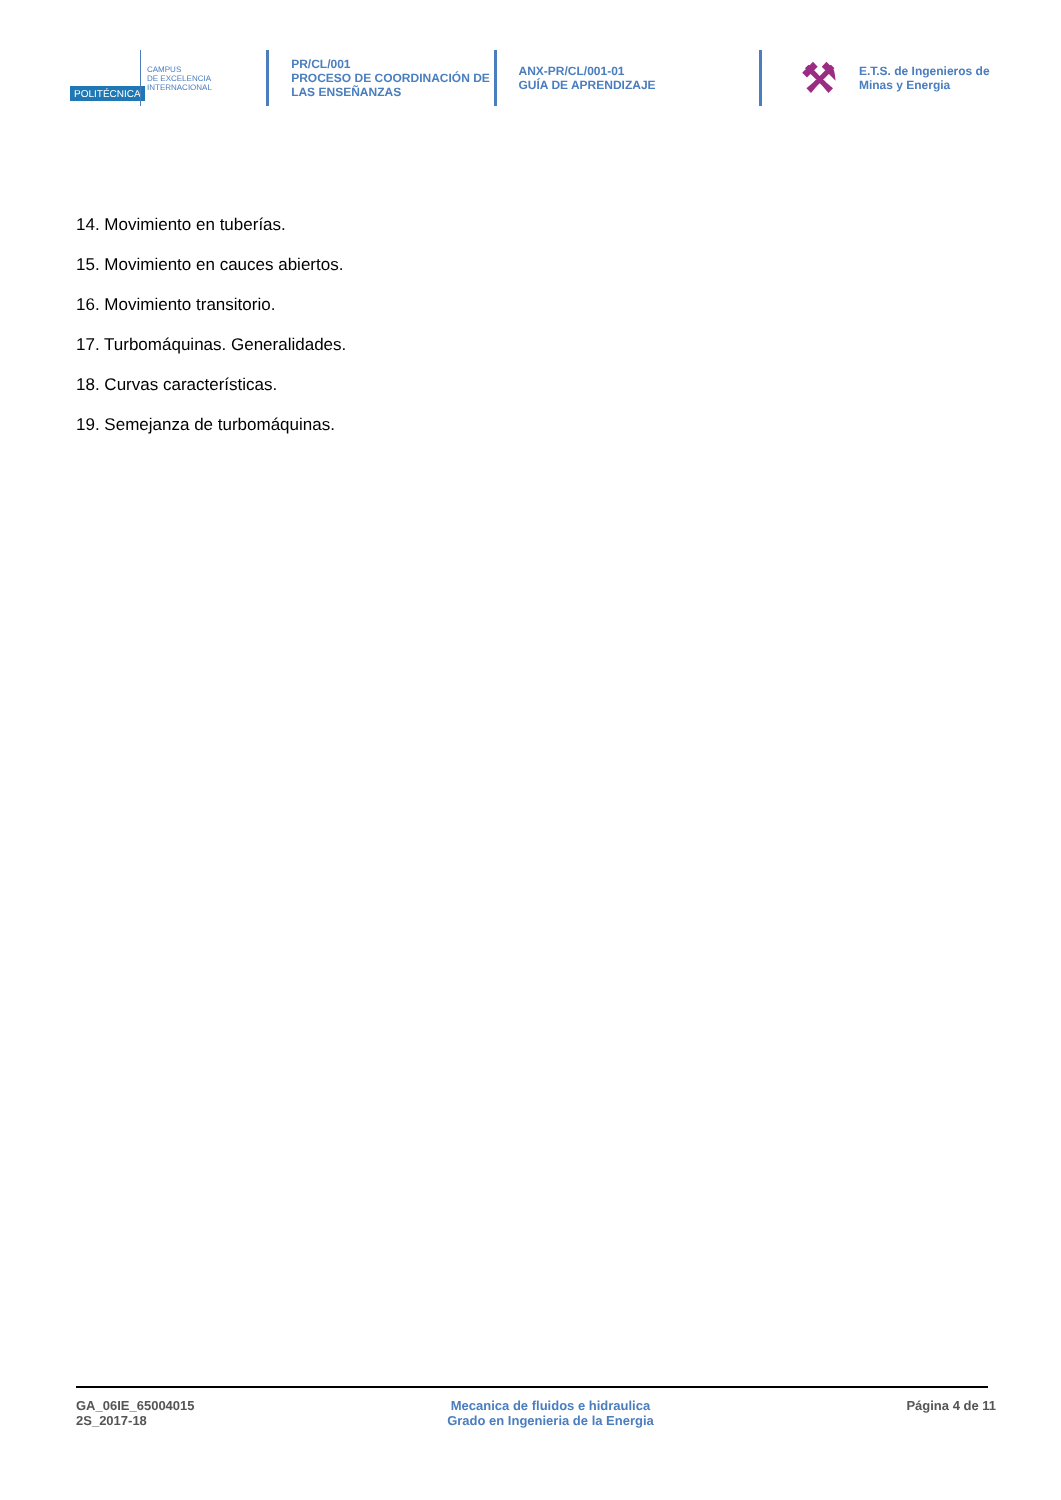POLITÉCNICA
CAMPUS
DE EXCELENCIA
INTERNACIONAL
PR/CL/001
PROCESO DE COORDINACIÓN DE
LAS ENSEÑANZAS
ANX-PR/CL/001-01
GUÍA DE APRENDIZAJE
⚒
E.T.S. de Ingenieros de
Minas y Energia
14. Movimiento en tuberías.
15. Movimiento en cauces abiertos.
16. Movimiento transitorio.
17. Turbomáquinas. Generalidades.
18. Curvas características.
19. Semejanza de turbomáquinas.
GA_06IE_65004015
2S_2017-18
Mecanica de fluidos e hidraulica
Grado en Ingenieria de la Energia
Página 4 de 11